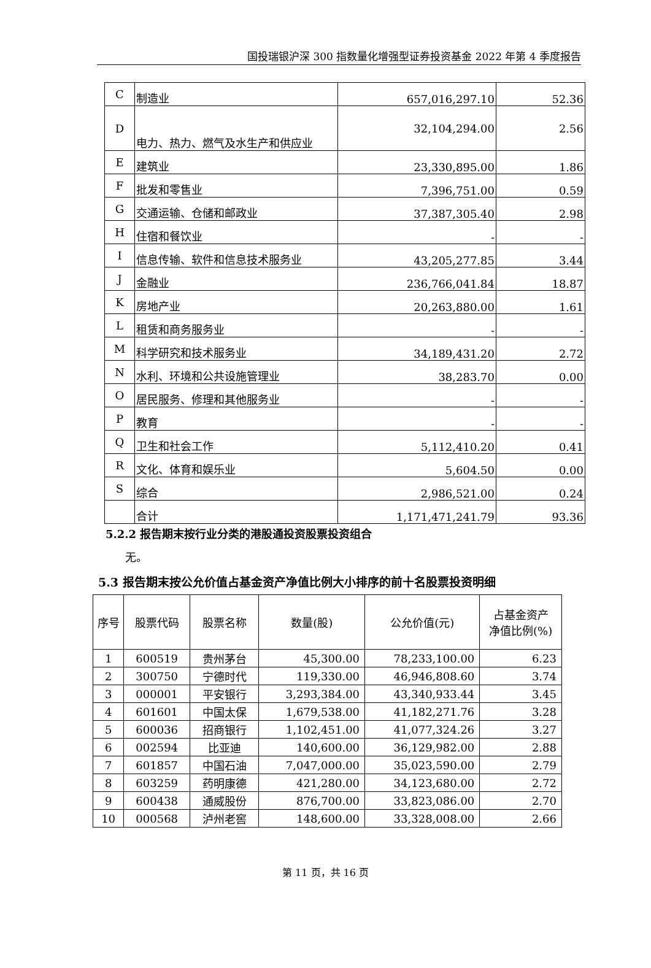国投瑞银沪深 300 指数量化增强型证券投资基金 2022 年第 4 季度报告
| C | 制造业 | 657,016,297.10 | 52.36 |
| D | 电力、热力、燃气及水生产和供应业 | 32,104,294.00 | 2.56 |
| E | 建筑业 | 23,330,895.00 | 1.86 |
| F | 批发和零售业 | 7,396,751.00 | 0.59 |
| G | 交通运输、仓储和邮政业 | 37,387,305.40 | 2.98 |
| H | 住宿和餐饮业 | - | - |
| I | 信息传输、软件和信息技术服务业 | 43,205,277.85 | 3.44 |
| J | 金融业 | 236,766,041.84 | 18.87 |
| K | 房地产业 | 20,263,880.00 | 1.61 |
| L | 租赁和商务服务业 | - | - |
| M | 科学研究和技术服务业 | 34,189,431.20 | 2.72 |
| N | 水利、环境和公共设施管理业 | 38,283.70 | 0.00 |
| O | 居民服务、修理和其他服务业 | - | - |
| P | 教育 | - | - |
| Q | 卫生和社会工作 | 5,112,410.20 | 0.41 |
| R | 文化、体育和娱乐业 | 5,604.50 | 0.00 |
| S | 综合 | 2,986,521.00 | 0.24 |
| | 合计 | 1,171,471,241.79 | 93.36 |
5.2.2 报告期末按行业分类的港股通投资股票投资组合
无。
5.3 报告期末按公允价值占基金资产净值比例大小排序的前十名股票投资明细
| 序号 | 股票代码 | 股票名称 | 数量(股) | 公允价值(元) | 占基金资产 净值比例(%) |
| --- | --- | --- | --- | --- | --- |
| 1 | 600519 | 贵州茅台 | 45,300.00 | 78,233,100.00 | 6.23 |
| 2 | 300750 | 宁德时代 | 119,330.00 | 46,946,808.60 | 3.74 |
| 3 | 000001 | 平安银行 | 3,293,384.00 | 43,340,933.44 | 3.45 |
| 4 | 601601 | 中国太保 | 1,679,538.00 | 41,182,271.76 | 3.28 |
| 5 | 600036 | 招商银行 | 1,102,451.00 | 41,077,324.26 | 3.27 |
| 6 | 002594 | 比亚迪 | 140,600.00 | 36,129,982.00 | 2.88 |
| 7 | 601857 | 中国石油 | 7,047,000.00 | 35,023,590.00 | 2.79 |
| 8 | 603259 | 药明康德 | 421,280.00 | 34,123,680.00 | 2.72 |
| 9 | 600438 | 通威股份 | 876,700.00 | 33,823,086.00 | 2.70 |
| 10 | 000568 | 泸州老窖 | 148,600.00 | 33,328,008.00 | 2.66 |
第 11 页，共 16 页